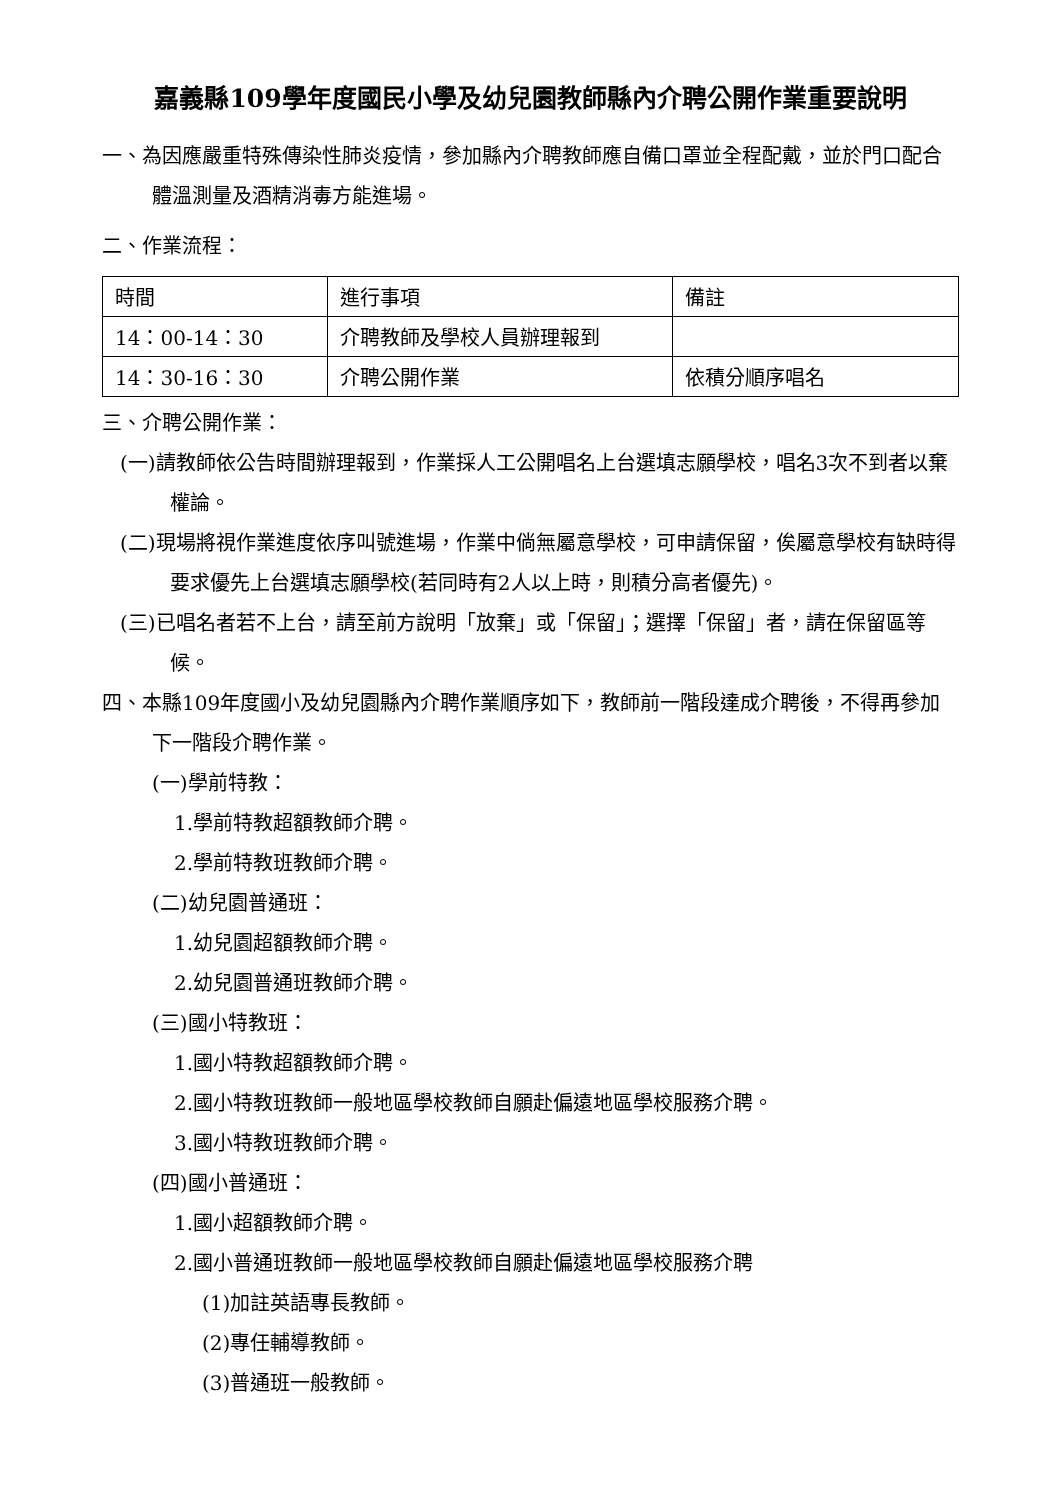嘉義縣109學年度國民小學及幼兒園教師縣內介聘公開作業重要說明
一、為因應嚴重特殊傳染性肺炎疫情，參加縣內介聘教師應自備口罩並全程配戴，並於門口配合體溫測量及酒精消毒方能進場。
二、作業流程：
| 時間 | 進行事項 | 備註 |
| 14：00-14：30 | 介聘教師及學校人員辦理報到 | |
| 14：30-16：30 | 介聘公開作業 | 依積分順序唱名 |
三、介聘公開作業：
(一)請教師依公告時間辦理報到，作業採人工公開唱名上台選填志願學校，唱名3次不到者以棄權論。
(二)現場將視作業進度依序叫號進場，作業中倘無屬意學校，可申請保留，俟屬意學校有缺時得要求優先上台選填志願學校(若同時有2人以上時，則積分高者優先)。
(三)已唱名者若不上台，請至前方說明「放棄」或「保留」；選擇「保留」者，請在保留區等候。
四、本縣109年度國小及幼兒園縣內介聘作業順序如下，教師前一階段達成介聘後，不得再參加下一階段介聘作業。
(一)學前特教：
1.學前特教超額教師介聘。
2.學前特教班教師介聘。
(二)幼兒園普通班：
1.幼兒園超額教師介聘。
2.幼兒園普通班教師介聘。
(三)國小特教班：
1.國小特教超額教師介聘。
2.國小特教班教師一般地區學校教師自願赴偏遠地區學校服務介聘。
3.國小特教班教師介聘。
(四)國小普通班：
1.國小超額教師介聘。
2.國小普通班教師一般地區學校教師自願赴偏遠地區學校服務介聘
(1)加註英語專長教師。
(2)專任輔導教師。
(3)普通班一般教師。